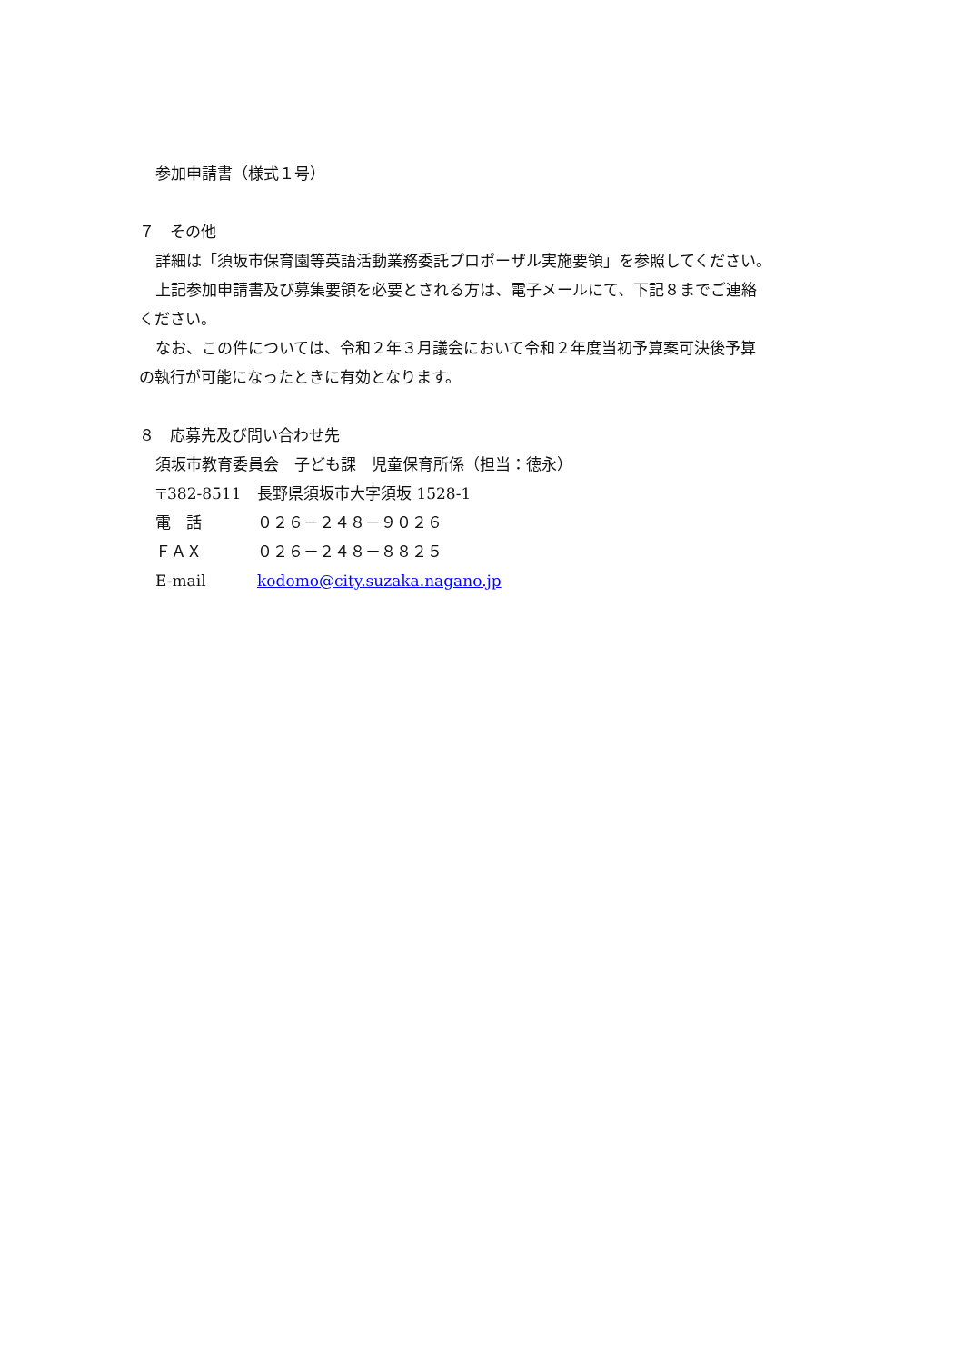参加申請書（様式１号）
７　その他
詳細は「須坂市保育園等英語活動業務委託プロポーザル実施要領」を参照してください。
上記参加申請書及び募集要領を必要とされる方は、電子メールにて、下記８までご連絡
ください。
なお、この件については、令和２年３月議会において令和２年度当初予算案可決後予算
の執行が可能になったときに有効となります。
８　応募先及び問い合わせ先
須坂市教育委員会　子ども課　児童保育所係（担当：徳永）
〒382-8511 長野県須坂市大字須坂 1528-1
電　話 ０２６－２４８－９０２６
ＦＡＸ ０２６－２４８－８８２５
E-mail kodomo@city.suzaka.nagano.jp